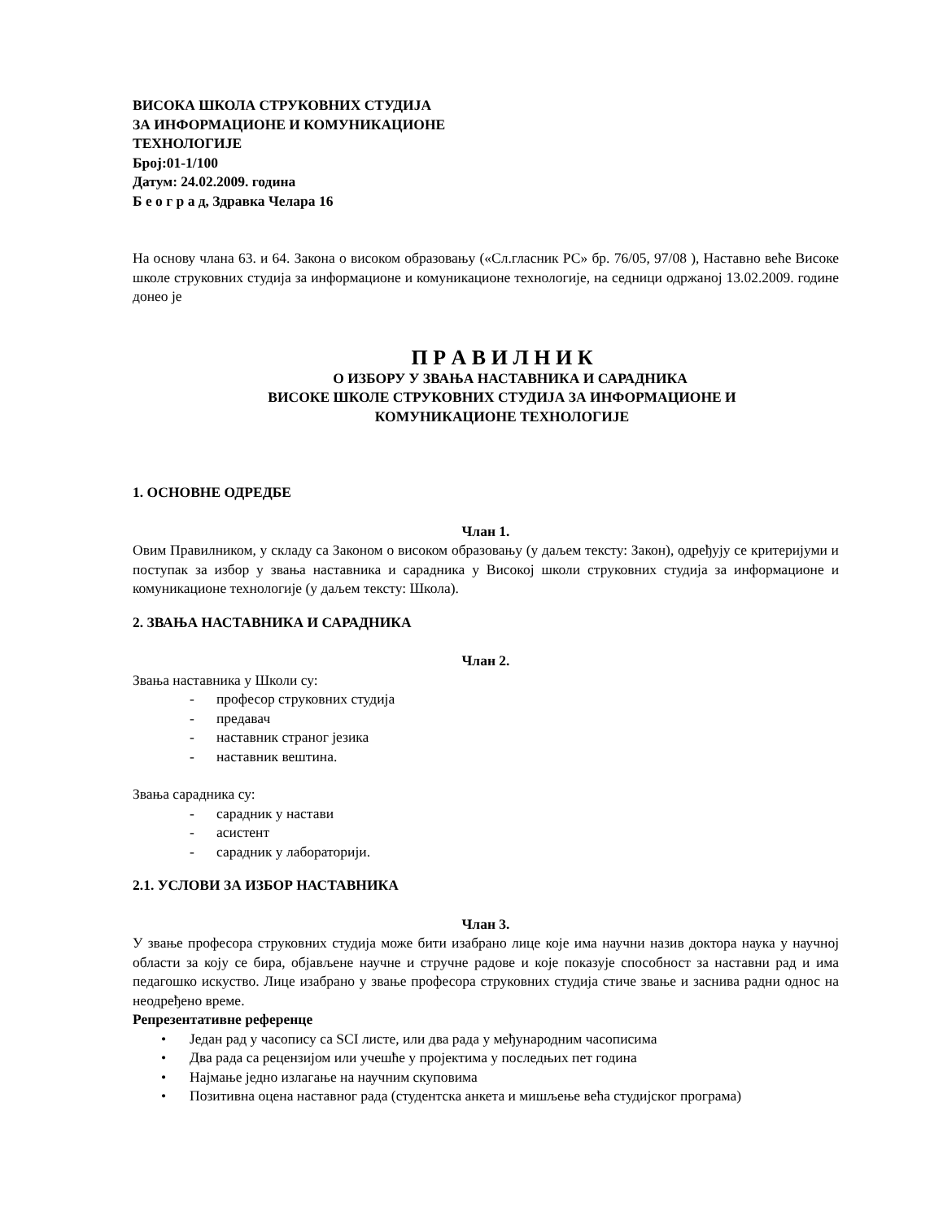ВИСОКА ШКОЛА СТРУКОВНИХ СТУДИЈА
ЗА ИНФОРМАЦИОНЕ И КОМУНИКАЦИОНЕ
ТЕХНОЛОГИЈЕ
Број:01-1/100
Датум: 24.02.2009. година
Б е о г р а д, Здравка Челара 16
На основу члана 63. и 64. Закона о високом образовању («Сл.гласник РС» бр. 76/05, 97/08 ), Наставно веће Високе школе струковних студија за информационе и комуникационе технологије, на седници одржаној 13.02.2009. године донео је
П Р А В И Л Н И К
О ИЗБОРУ У ЗВАЊА НАСТАВНИКА И САРАДНИКА
ВИСОКЕ ШКОЛЕ СТРУКОВНИХ СТУДИЈА ЗА ИНФОРМАЦИОНЕ И
КОМУНИКАЦИОНЕ ТЕХНОЛОГИЈЕ
1. ОСНОВНЕ ОДРЕДБЕ
Члан 1.
Овим Правилником, у складу са Законом о високом образовању (у даљем тексту: Закон), одређују се критеријуми и поступак за избор у звања наставника и сарадника у Високој школи струковних студија за информационе и комуникационе технологије (у даљем тексту: Школа).
2. ЗВАЊА НАСТАВНИКА И САРАДНИКА
Члан 2.
Звања наставника у Школи су:
- професор струковних студија
- предавач
- наставник страног језика
- наставник вештина.
Звања сарадника су:
- сарадник у настави
- асистент
- сарадник у лабораторији.
2.1. УСЛОВИ ЗА ИЗБОР НАСТАВНИКА
Члан 3.
У звање професора струковних студија може бити изабрано лице које има научни назив доктора наука у научној области за коју се бира, објављене научне и стручне радове и које показује способност за наставни рад и има педагошко искуство. Лице изабрано у звање професора струковних студија стиче звање и заснива радни однос на неодређено време.
Репрезентативне референце
• Један рад у часопису са SCI листе, или два рада у међународним часописима
• Два рада са рецензијом или учешће у пројектима у последњих пет година
• Најмање једно излагање на научним скуповима
• Позитивна оцена наставног рада (студентска анкета и мишљење већа студијског програма)